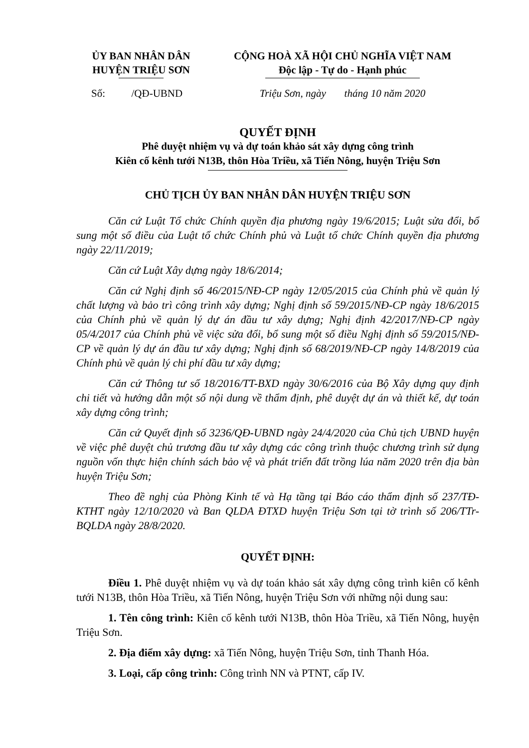ỦY BAN NHÂN DÂN
HUYỆN TRIỆU SƠN
CỘNG HOÀ XÃ HỘI CHỦ NGHĨA VIỆT NAM
Độc lập - Tự do - Hạnh phúc
Số: /QĐ-UBND
Triệu Sơn, ngày tháng 10 năm 2020
QUYẾT ĐỊNH
Phê duyệt nhiệm vụ và dự toán khảo sát xây dựng công trình
Kiên cố kênh tưới N13B, thôn Hòa Triều, xã Tiến Nông, huyện Triệu Sơn
CHỦ TỊCH ỦY BAN NHÂN DÂN HUYỆN TRIỆU SƠN
Căn cứ Luật Tổ chức Chính quyền địa phương ngày 19/6/2015; Luật sửa đổi, bổ sung một số điều của Luật tổ chức Chính phủ và Luật tổ chức Chính quyền địa phương ngày 22/11/2019;
Căn cứ Luật Xây dựng ngày 18/6/2014;
Căn cứ Nghị định số 46/2015/NĐ-CP ngày 12/05/2015 của Chính phủ về quản lý chất lượng và bảo trì công trình xây dựng; Nghị định số 59/2015/NĐ-CP ngày 18/6/2015 của Chính phủ về quản lý dự án đầu tư xây dựng; Nghị định 42/2017/NĐ-CP ngày 05/4/2017 của Chính phủ về việc sửa đổi, bổ sung một số điều Nghị định số 59/2015/NĐ-CP về quản lý dự án đầu tư xây dựng; Nghị định số 68/2019/NĐ-CP ngày 14/8/2019 của Chính phủ về quản lý chi phí đầu tư xây dựng;
Căn cứ Thông tư số 18/2016/TT-BXD ngày 30/6/2016 của Bộ Xây dựng quy định chi tiết và hướng dẫn một số nội dung về thẩm định, phê duyệt dự án và thiết kế, dự toán xây dựng công trình;
Căn cứ Quyết định số 3236/QĐ-UBND ngày 24/4/2020 của Chủ tịch UBND huyện về việc phê duyệt chủ trương đầu tư xây dựng các công trình thuộc chương trình sử dụng nguồn vốn thực hiện chính sách bảo vệ và phát triển đất trồng lúa năm 2020 trên địa bàn huyện Triệu Sơn;
Theo đề nghị của Phòng Kinh tế và Hạ tầng tại Báo cáo thẩm định số 237/TĐ-KTHT ngày 12/10/2020 và Ban QLDA ĐTXD huyện Triệu Sơn tại tờ trình số 206/TTr-BQLDA ngày 28/8/2020.
QUYẾT ĐỊNH:
Điều 1. Phê duyệt nhiệm vụ và dự toán khảo sát xây dựng công trình kiên cố kênh tưới N13B, thôn Hòa Triều, xã Tiến Nông, huyện Triệu Sơn với những nội dung sau:
1. Tên công trình: Kiên cố kênh tưới N13B, thôn Hòa Triều, xã Tiến Nông, huyện Triệu Sơn.
2. Địa điểm xây dựng: xã Tiến Nông, huyện Triệu Sơn, tỉnh Thanh Hóa.
3. Loại, cấp công trình: Công trình NN và PTNT, cấp IV.